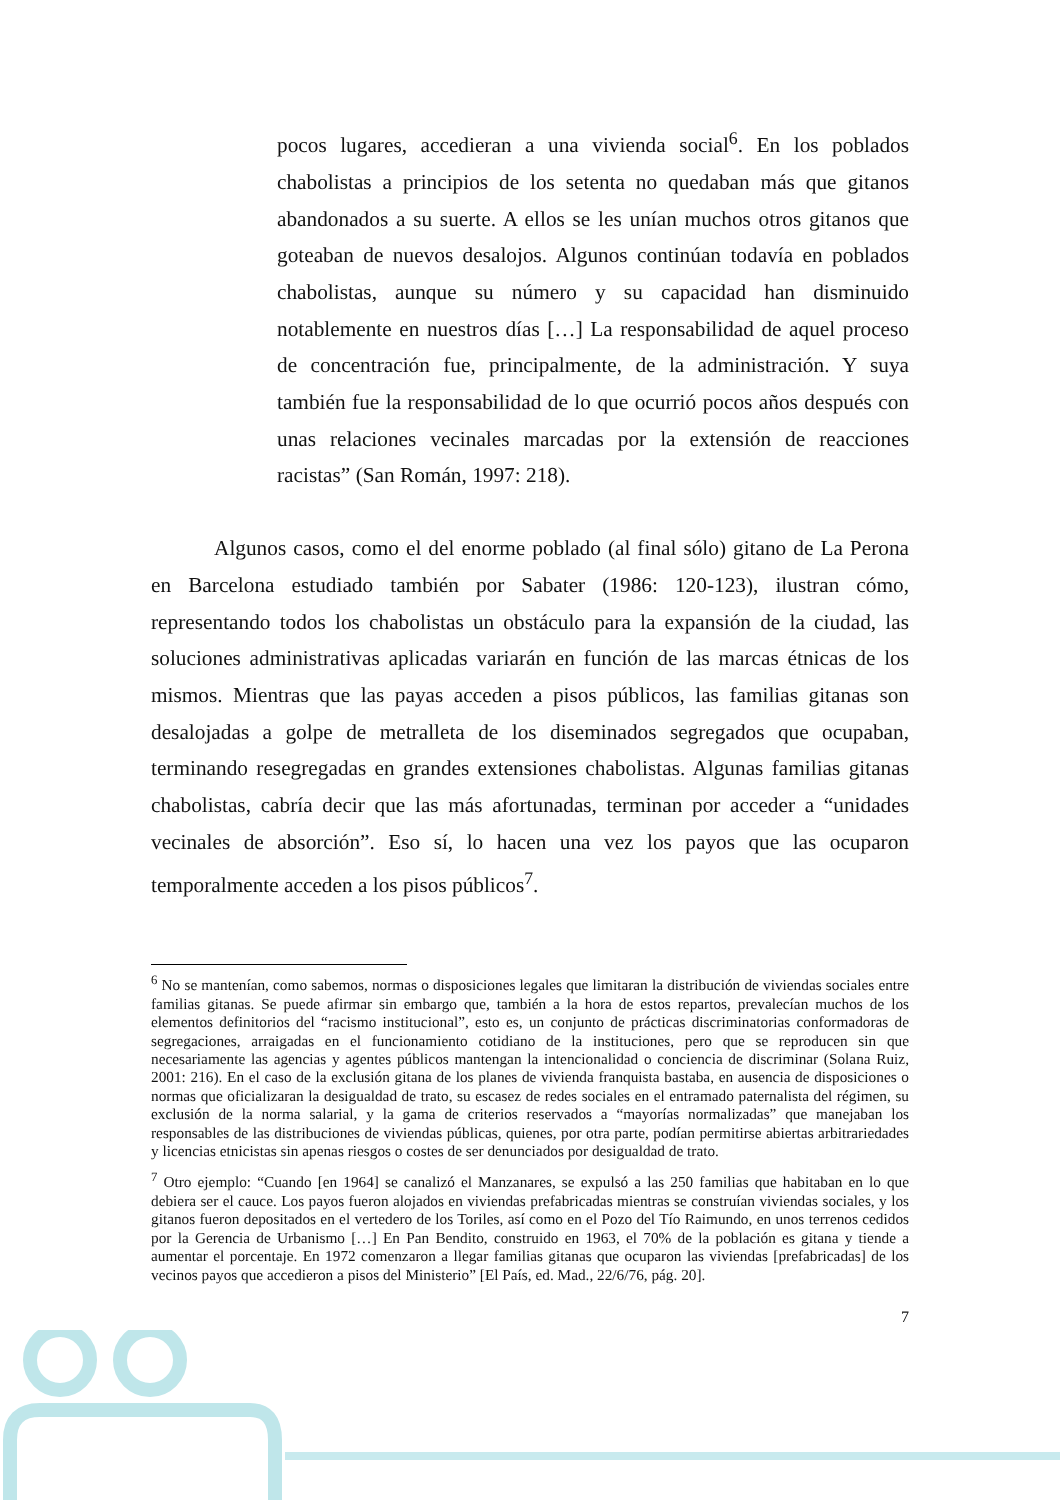pocos lugares, accedieran a una vivienda social<sup>6</sup>. En los poblados chabolistas a principios de los setenta no quedaban más que gitanos abandonados a su suerte. A ellos se les unían muchos otros gitanos que goteaban de nuevos desalojos. Algunos continúan todavía en poblados chabolistas, aunque su número y su capacidad han disminuido notablemente en nuestros días […] La responsabilidad de aquel proceso de concentración fue, principalmente, de la administración. Y suya también fue la responsabilidad de lo que ocurrió pocos años después con unas relaciones vecinales marcadas por la extensión de reacciones racistas” (San Román, 1997: 218).
Algunos casos, como el del enorme poblado (al final sólo) gitano de La Perona en Barcelona estudiado también por Sabater (1986: 120-123), ilustran cómo, representando todos los chabolistas un obstáculo para la expansión de la ciudad, las soluciones administrativas aplicadas variarán en función de las marcas étnicas de los mismos. Mientras que las payas acceden a pisos públicos, las familias gitanas son desalojadas a golpe de metralleta de los diseminados segregados que ocupaban, terminando resegregadas en grandes extensiones chabolistas. Algunas familias gitanas chabolistas, cabría decir que las más afortunadas, terminan por acceder a “unidades vecinales de absorción”. Eso sí, lo hacen una vez los payos que las ocuparon temporalmente acceden a los pisos públicos<sup>7</sup>.
<sup>6</sup> No se mantenían, como sabemos, normas o disposiciones legales que limitaran la distribución de viviendas sociales entre familias gitanas. Se puede afirmar sin embargo que, también a la hora de estos repartos, prevalecían muchos de los elementos definitorios del “racismo institucional”, esto es, un conjunto de prácticas discriminatorias conformadoras de segregaciones, arraigadas en el funcionamiento cotidiano de la instituciones, pero que se reproducen sin que necesariamente las agencias y agentes públicos mantengan la intencionalidad o conciencia de discriminar (Solana Ruiz, 2001: 216). En el caso de la exclusión gitana de los planes de vivienda franquista bastaba, en ausencia de disposiciones o normas que oficializaran la desigualdad de trato, su escasez de redes sociales en el entramado paternalista del régimen, su exclusión de la norma salarial, y la gama de criterios reservados a “mayorías normalizadas” que manejaban los responsables de las distribuciones de viviendas públicas, quienes, por otra parte, podían permitirse abiertas arbitrariedades y licencias etnicistas sin apenas riesgos o costes de ser denunciados por desigualdad de trato.
<sup>7</sup> Otro ejemplo: “Cuando [en 1964] se canalizó el Manzanares, se expulsó a las 250 familias que habitaban en lo que debiera ser el cauce. Los payos fueron alojados en viviendas prefabricadas mientras se construían viviendas sociales, y los gitanos fueron depositados en el vertedero de los Toriles, así como en el Pozo del Tío Raimundo, en unos terrenos cedidos por la Gerencia de Urbanismo […] En Pan Bendito, construido en 1963, el 70% de la población es gitana y tiende a aumentar el porcentaje. En 1972 comenzaron a llegar familias gitanas que ocuparon las viviendas [prefabricadas] de los vecinos payos que accedieron a pisos del Ministerio” [El País, ed. Mad., 22/6/76, pág. 20].
7